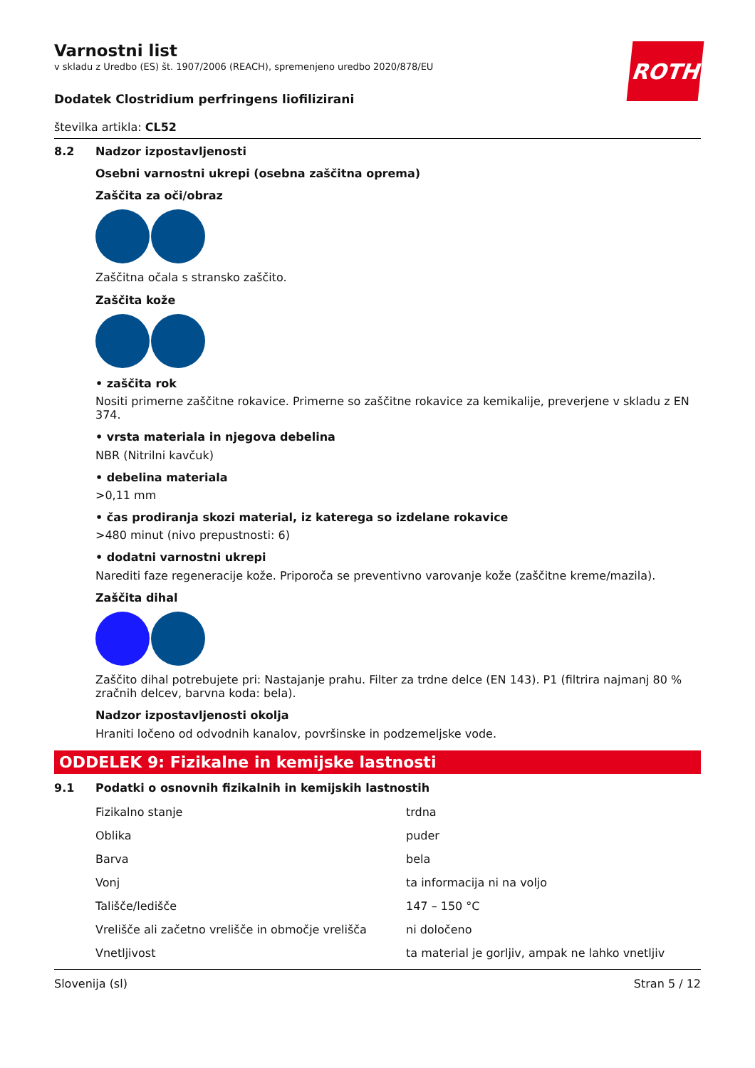ROTH
Varnostni list
v skladu z Uredbo (ES) št. 1907/2006 (REACH), spremenjeno uredbo 2020/878/EU
Dodatek Clostridium perfringens liofilizirani
številka artikla: CL52
8.2 Nadzor izpostavljenosti
Osebni varnostni ukrepi (osebna zaščitna oprema)
Zaščita za oči/obraz
Zaščitna očala s stransko zaščito.
Zaščita kože
• zaščita rok
Nositi primerne zaščitne rokavice. Primerne so zaščitne rokavice za kemikalije, preverjene v skladu z EN 374.
• vrsta materiala in njegova debelina
NBR (Nitrilni kavčuk)
• debelina materiala
>0,11 mm
• čas prodiranja skozi material, iz katerega so izdelane rokavice
>480 minut (nivo prepustnosti: 6)
• dodatni varnostni ukrepi
Narediti faze regeneracije kože. Priporoča se preventivno varovanje kože (zaščitne kreme/mazila).
Zaščita dihal
Zaščito dihal potrebujete pri: Nastajanje prahu. Filter za trdne delce (EN 143). P1 (filtrira najmanj 80 % zračnih delcev, barvna koda: bela).
Nadzor izpostavljenosti okolja
Hraniti ločeno od odvodnih kanalov, površinske in podzemeljske vode.
ODDELEK 9: Fizikalne in kemijske lastnosti
9.1 Podatki o osnovnih fizikalnih in kemijskih lastnostih
| Fizikalno stanje | trdna |
| Oblika | puder |
| Barva | bela |
| Vonj | ta informacija ni na voljo |
| Tališče/ledišče | 147 – 150 °C |
| Vrelišče ali začetno vrelišče in območje vrelišča | ni določeno |
| Vnetljivost | ta material je gorljiv, ampak ne lahko vnetljiv |
Slovenija (sl) Stran 5 / 12